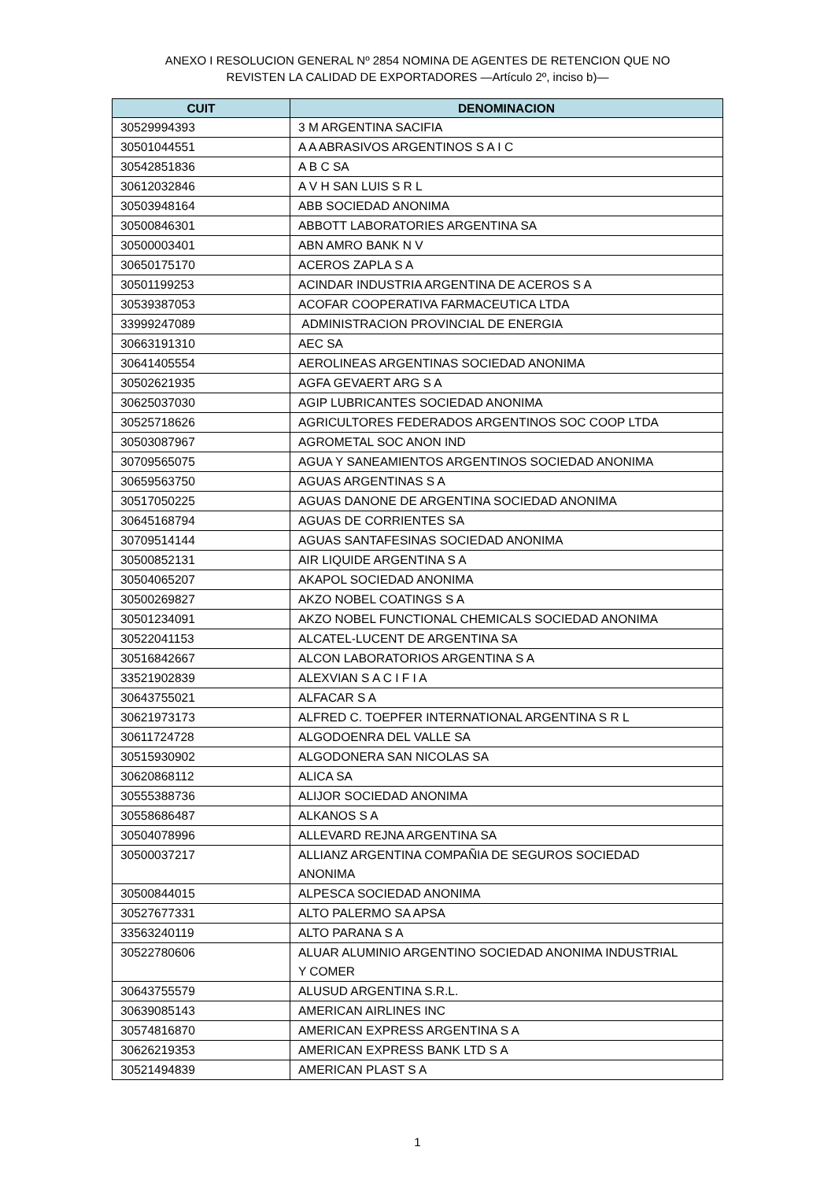ANEXO I RESOLUCION GENERAL Nº 2854 NOMINA DE AGENTES DE RETENCION QUE NO
REVISTEN LA CALIDAD DE EXPORTADORES —Artículo 2º, inciso b)—
| CUIT | DENOMINACION |
| --- | --- |
| 30529994393 | 3 M ARGENTINA SACIFIA |
| 30501044551 | A A ABRASIVOS ARGENTINOS S A I C |
| 30542851836 | A B C SA |
| 30612032846 | A V H SAN LUIS S R L |
| 30503948164 | ABB SOCIEDAD ANONIMA |
| 30500846301 | ABBOTT LABORATORIES ARGENTINA SA |
| 30500003401 | ABN AMRO BANK N V |
| 30650175170 | ACEROS ZAPLA S A |
| 30501199253 | ACINDAR INDUSTRIA ARGENTINA DE ACEROS S A |
| 30539387053 | ACOFAR COOPERATIVA FARMACEUTICA LTDA |
| 33999247089 | ADMINISTRACION PROVINCIAL DE ENERGIA |
| 30663191310 | AEC SA |
| 30641405554 | AEROLINEAS ARGENTINAS SOCIEDAD ANONIMA |
| 30502621935 | AGFA GEVAERT ARG S A |
| 30625037030 | AGIP LUBRICANTES SOCIEDAD ANONIMA |
| 30525718626 | AGRICULTORES FEDERADOS ARGENTINOS SOC COOP LTDA |
| 30503087967 | AGROMETAL SOC ANON IND |
| 30709565075 | AGUA Y SANEAMIENTOS ARGENTINOS SOCIEDAD ANONIMA |
| 30659563750 | AGUAS ARGENTINAS S A |
| 30517050225 | AGUAS DANONE DE ARGENTINA SOCIEDAD ANONIMA |
| 30645168794 | AGUAS DE CORRIENTES SA |
| 30709514144 | AGUAS SANTAFESINAS SOCIEDAD ANONIMA |
| 30500852131 | AIR LIQUIDE ARGENTINA S A |
| 30504065207 | AKAPOL SOCIEDAD ANONIMA |
| 30500269827 | AKZO NOBEL COATINGS S A |
| 30501234091 | AKZO NOBEL FUNCTIONAL CHEMICALS SOCIEDAD ANONIMA |
| 30522041153 | ALCATEL-LUCENT DE ARGENTINA SA |
| 30516842667 | ALCON LABORATORIOS ARGENTINA S A |
| 33521902839 | ALEXVIAN S A C I F I A |
| 30643755021 | ALFACAR S A |
| 30621973173 | ALFRED C. TOEPFER INTERNATIONAL ARGENTINA S R L |
| 30611724728 | ALGODOENRA DEL VALLE SA |
| 30515930902 | ALGODONERA SAN NICOLAS SA |
| 30620868112 | ALICA SA |
| 30555388736 | ALIJOR SOCIEDAD ANONIMA |
| 30558686487 | ALKANOS S A |
| 30504078996 | ALLEVARD REJNA ARGENTINA SA |
| 30500037217 | ALLIANZ ARGENTINA COMPAÑIA DE SEGUROS SOCIEDAD ANONIMA |
| 30500844015 | ALPESCA SOCIEDAD ANONIMA |
| 30527677331 | ALTO PALERMO SA APSA |
| 33563240119 | ALTO PARANA S A |
| 30522780606 | ALUAR ALUMINIO ARGENTINO SOCIEDAD ANONIMA INDUSTRIAL Y COMER |
| 30643755579 | ALUSUD ARGENTINA S.R.L. |
| 30639085143 | AMERICAN AIRLINES INC |
| 30574816870 | AMERICAN EXPRESS ARGENTINA S A |
| 30626219353 | AMERICAN EXPRESS BANK LTD S A |
| 30521494839 | AMERICAN PLAST S A |
1